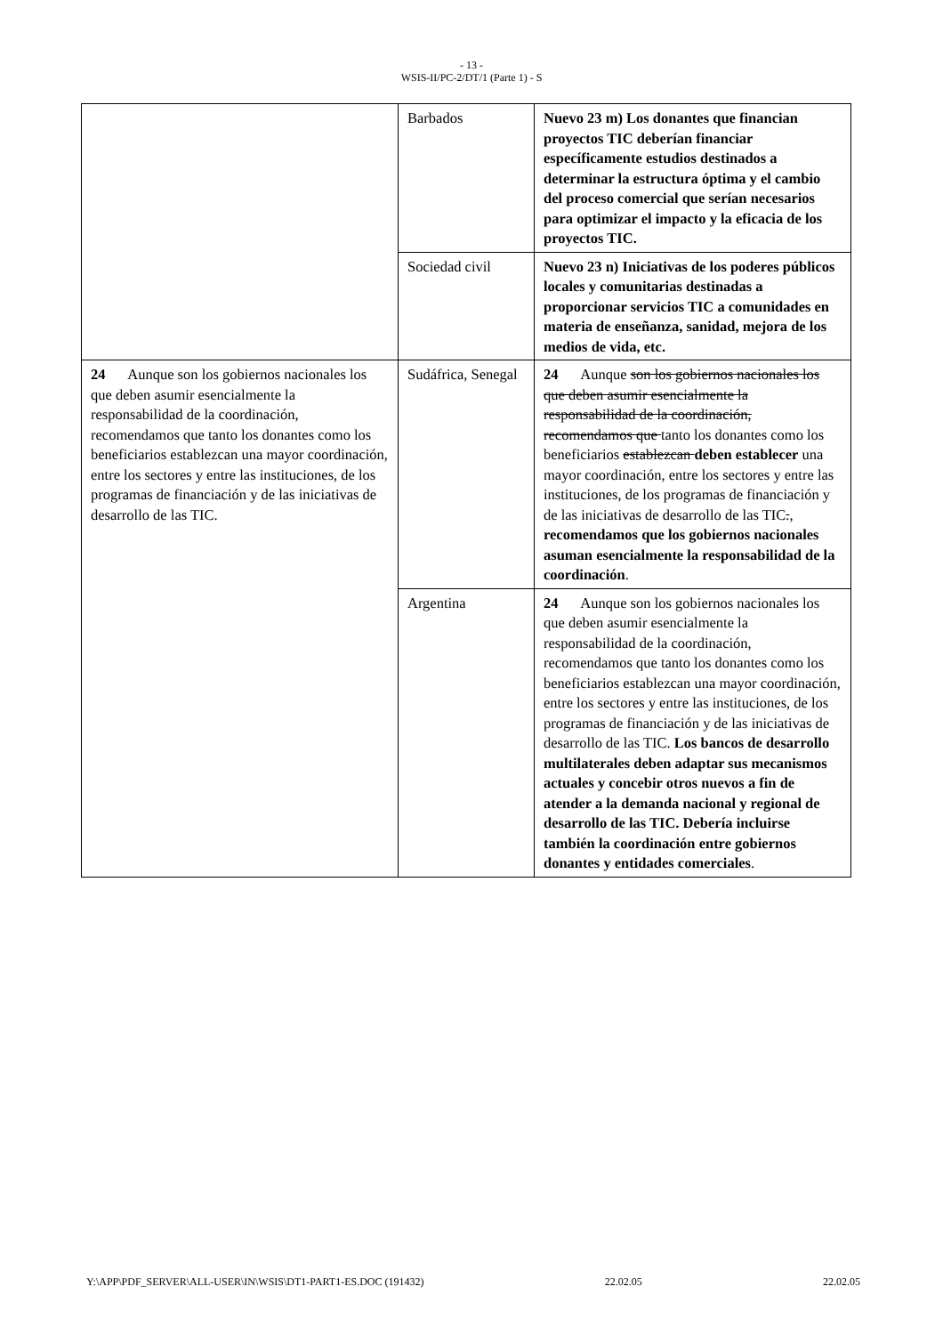- 13 -
WSIS-II/PC-2/DT/1 (Parte 1) - S
| | Barbados | Nuevo 23 m) Los donantes que financian proyectos TIC deberían financiar específicamente estudios destinados a determinar la estructura óptima y el cambio del proceso comercial que serían necesarios para optimizar el impacto y la eficacia de los proyectos TIC. |
| | Sociedad civil | Nuevo 23 n) Iniciativas de los poderes públicos locales y comunitarias destinadas a proporcionar servicios TIC a comunidades en materia de enseñanza, sanidad, mejora de los medios de vida, etc. |
| 24 Aunque son los gobiernos nacionales los que deben asumir esencialmente la responsabilidad de la coordinación, recomendamos que tanto los donantes como los beneficiarios establezcan una mayor coordinación, entre los sectores y entre las instituciones, de los programas de financiación y de las iniciativas de desarrollo de las TIC. | Sudáfrica, Senegal | 24 Aunque son los gobiernos nacionales los que deben asumir esencialmente la responsabilidad de la coordinación, recomendamos que tanto los donantes como los beneficiarios establezcan deben establecer una mayor coordinación, entre los sectores y entre las instituciones, de los programas de financiación y de las iniciativas de desarrollo de las TIC . , recomendamos que los gobiernos nacionales asuman esencialmente la responsabilidad de la coordinación . |
| | Argentina | 24 Aunque son los gobiernos nacionales los que deben asumir esencialmente la responsabilidad de la coordinación, recomendamos que tanto los donantes como los beneficiarios establezcan una mayor coordinación, entre los sectores y entre las instituciones, de los programas de financiación y de las iniciativas de desarrollo de las TIC. Los bancos de desarrollo multilaterales deben adaptar sus mecanismos actuales y concebir otros nuevos a fin de atender a la demanda nacional y regional de desarrollo de las TIC. Debería incluirse también la coordinación entre gobiernos donantes y entidades comerciales . |
Y:\APP\PDF_SERVER\ALL-USER\IN\WSIS\DT1-PART1-ES.DOC (191432) 22.02.05 22.02.05